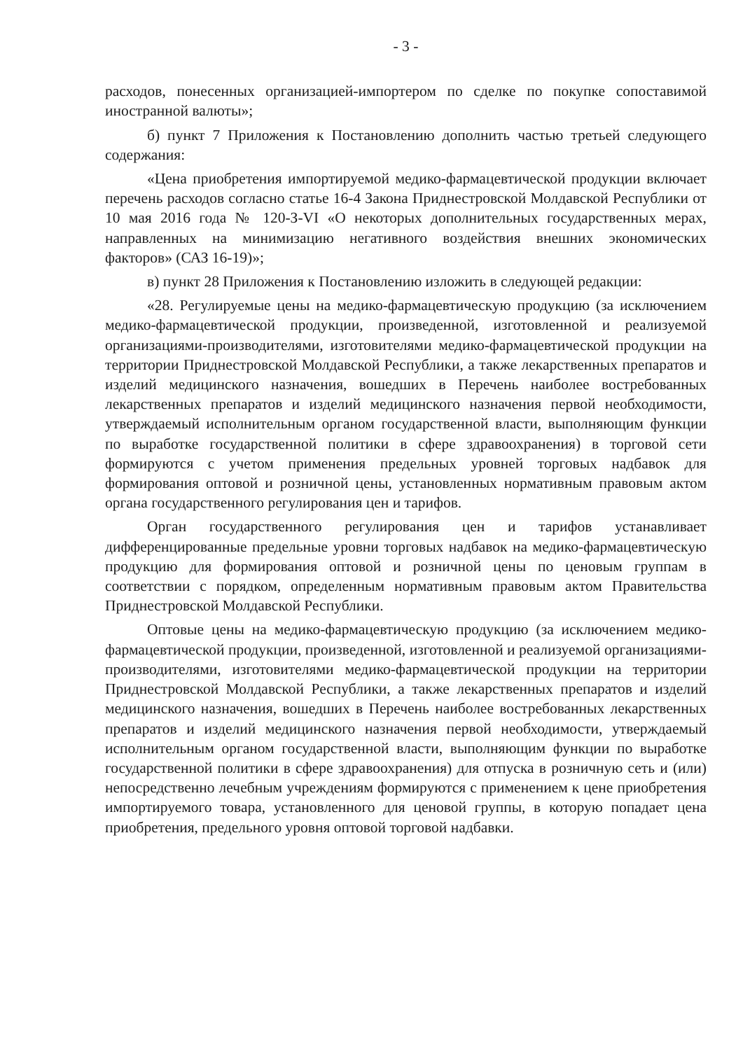- 3 -
расходов, понесенных организацией-импортером по сделке по покупке сопоставимой иностранной валюты»;
б) пункт 7 Приложения к Постановлению дополнить частью третьей следующего содержания:
«Цена приобретения импортируемой медико-фармацевтической продукции включает перечень расходов согласно статье 16-4 Закона Приднестровской Молдавской Республики от 10 мая 2016 года № 120-З-VI «О некоторых дополнительных государственных мерах, направленных на минимизацию негативного воздействия внешних экономических факторов» (САЗ 16-19)»;
в) пункт 28 Приложения к Постановлению изложить в следующей редакции:
«28. Регулируемые цены на медико-фармацевтическую продукцию (за исключением медико-фармацевтической продукции, произведенной, изготовленной и реализуемой организациями-производителями, изготовителями медико-фармацевтической продукции на территории Приднестровской Молдавской Республики, а также лекарственных препаратов и изделий медицинского назначения, вошедших в Перечень наиболее востребованных лекарственных препаратов и изделий медицинского назначения первой необходимости, утверждаемый исполнительным органом государственной власти, выполняющим функции по выработке государственной политики в сфере здравоохранения) в торговой сети формируются с учетом применения предельных уровней торговых надбавок для формирования оптовой и розничной цены, установленных нормативным правовым актом органа государственного регулирования цен и тарифов.
Орган государственного регулирования цен и тарифов устанавливает дифференцированные предельные уровни торговых надбавок на медико-фармацевтическую продукцию для формирования оптовой и розничной цены по ценовым группам в соответствии с порядком, определенным нормативным правовым актом Правительства Приднестровской Молдавской Республики.
Оптовые цены на медико-фармацевтическую продукцию (за исключением медико-фармацевтической продукции, произведенной, изготовленной и реализуемой организациями-производителями, изготовителями медико-фармацевтической продукции на территории Приднестровской Молдавской Республики, а также лекарственных препаратов и изделий медицинского назначения, вошедших в Перечень наиболее востребованных лекарственных препаратов и изделий медицинского назначения первой необходимости, утверждаемый исполнительным органом государственной власти, выполняющим функции по выработке государственной политики в сфере здравоохранения) для отпуска в розничную сеть и (или) непосредственно лечебным учреждениям формируются с применением к цене приобретения импортируемого товара, установленного для ценовой группы, в которую попадает цена приобретения, предельного уровня оптовой торговой надбавки.